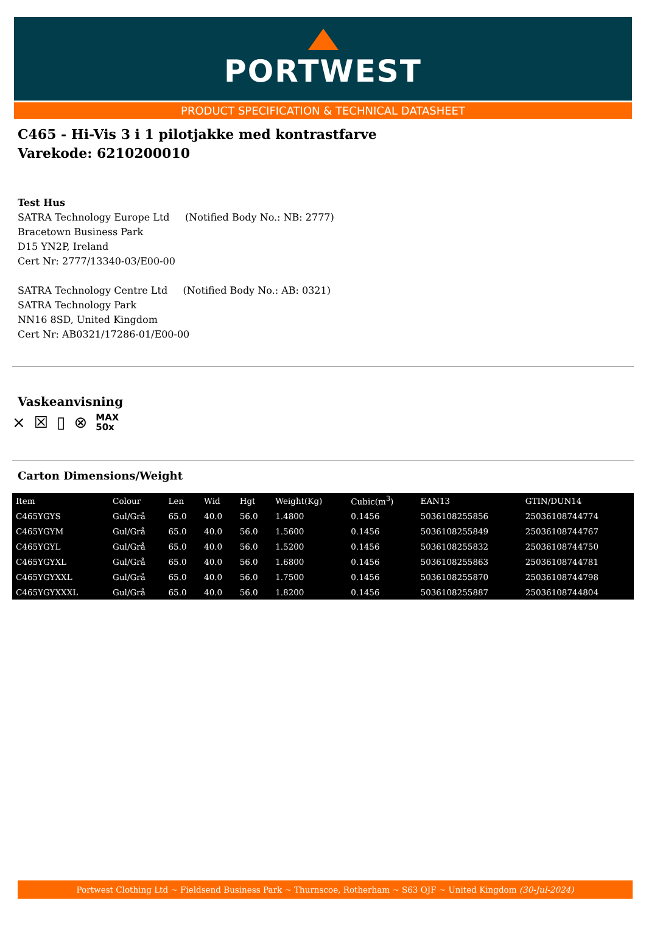PORTWEST
PRODUCT SPECIFICATION & TECHNICAL DATASHEET
C465 - Hi-Vis 3 i 1 pilotjakke med kontrastfarve
Varekode: 6210200010
Test Hus
SATRA Technology Europe Ltd (Notified Body No.: NB: 2777)
Bracetown Business Park
D15 YN2P, Ireland
Cert Nr: 2777/13340-03/E00-00
SATRA Technology Centre Ltd (Notified Body No.: AB: 0321)
SATRA Technology Park
NN16 8SD, United Kingdom
Cert Nr: AB0321/17286-01/E00-00
Vaskeanvisning
⨯ ☒ ▯ ⊗ MAX
50x
Carton Dimensions/Weight
| Item | Colour | Len | Wid | Hgt | Weight(Kg) | Cubic(m<sup>3</sup>) | EAN13 | GTIN/DUN14 |
| --- | --- | --- | --- | --- | --- | --- | --- | --- |
| C465YGYS | Gul/Grå | 65.0 | 40.0 | 56.0 | 1.4800 | 0.1456 | 5036108255856 | 25036108744774 |
| C465YGYM | Gul/Grå | 65.0 | 40.0 | 56.0 | 1.5600 | 0.1456 | 5036108255849 | 25036108744767 |
| C465YGYL | Gul/Grå | 65.0 | 40.0 | 56.0 | 1.5200 | 0.1456 | 5036108255832 | 25036108744750 |
| C465YGYXL | Gul/Grå | 65.0 | 40.0 | 56.0 | 1.6800 | 0.1456 | 5036108255863 | 25036108744781 |
| C465YGYXXL | Gul/Grå | 65.0 | 40.0 | 56.0 | 1.7500 | 0.1456 | 5036108255870 | 25036108744798 |
| C465YGYXXXL | Gul/Grå | 65.0 | 40.0 | 56.0 | 1.8200 | 0.1456 | 5036108255887 | 25036108744804 |
Portwest Clothing Ltd ~ Fieldsend Business Park ~ Thurnscoe, Rotherham ~ S63 OJF ~ United Kingdom (30-Jul-2024)